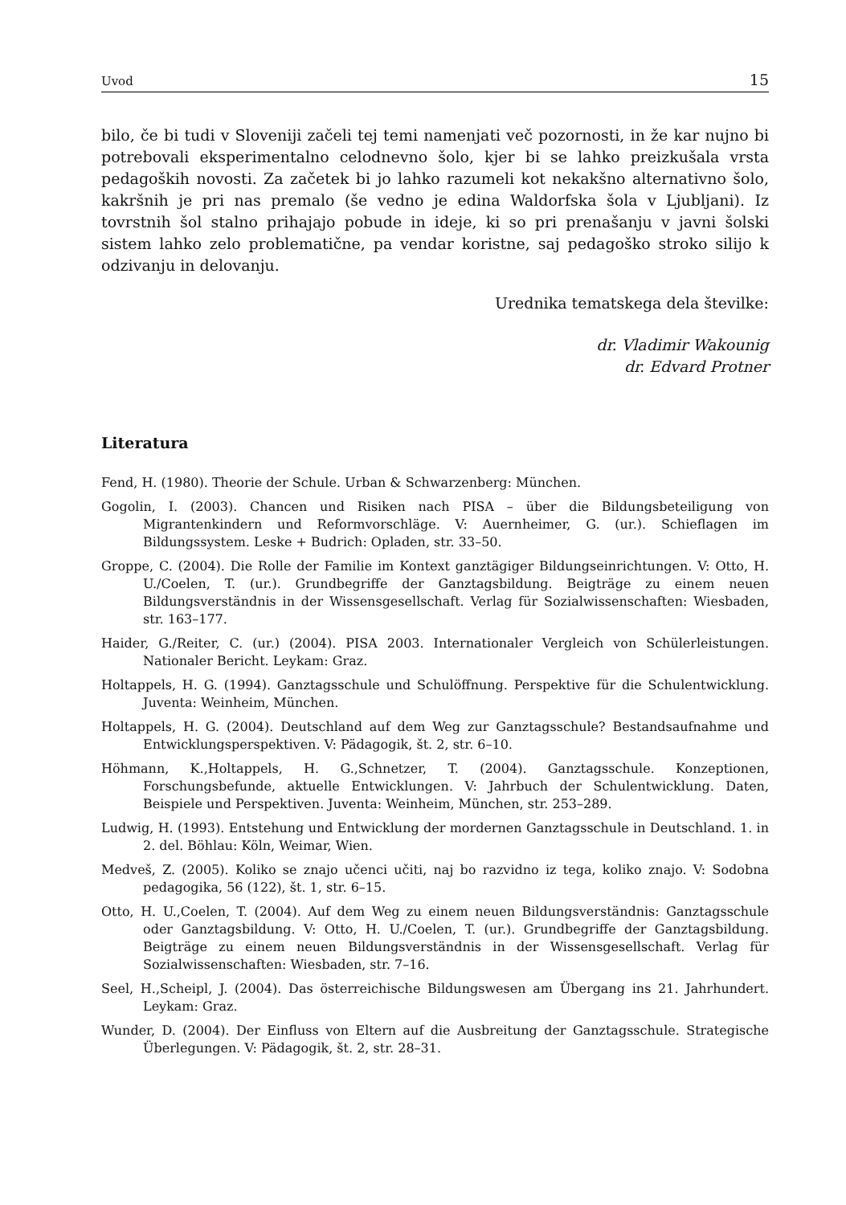Uvod 15
bilo, če bi tudi v Sloveniji začeli tej temi namenjati več pozornosti, in že kar nujno bi potrebovali eksperimentalno celodnevno šolo, kjer bi se lahko preizkušala vrsta pedagoških novosti. Za začetek bi jo lahko razumeli kot nekakšno alternativno šolo, kakršnih je pri nas premalo (še vedno je edina Waldorfska šola v Ljubljani). Iz tovrstnih šol stalno prihajajo pobude in ideje, ki so pri prenašanju v javni šolski sistem lahko zelo problematične, pa vendar koristne, saj pedagoško stroko silijo k odzivanju in delovanju.
Urednika tematskega dela številke:
dr. Vladimir Wakounig
dr. Edvard Protner
Literatura
Fend, H. (1980). Theorie der Schule. Urban & Schwarzenberg: München.
Gogolin, I. (2003). Chancen und Risiken nach PISA – über die Bildungsbeteiligung von Migrantenkindern und Reformvorschläge. V: Auernheimer, G. (ur.). Schieflagen im Bildungssystem. Leske + Budrich: Opladen, str. 33–50.
Groppe, C. (2004). Die Rolle der Familie im Kontext ganztägiger Bildungseinrichtungen. V: Otto, H. U./Coelen, T. (ur.). Grundbegriffe der Ganztagsbildung. Beigträge zu einem neuen Bildungsverständnis in der Wissensgesellschaft. Verlag für Sozialwissenschaften: Wiesbaden, str. 163–177.
Haider, G./Reiter, C. (ur.) (2004). PISA 2003. Internationaler Vergleich von Schülerleistungen. Nationaler Bericht. Leykam: Graz.
Holtappels, H. G. (1994). Ganztagsschule und Schulöffnung. Perspektive für die Schulentwicklung. Juventa: Weinheim, München.
Holtappels, H. G. (2004). Deutschland auf dem Weg zur Ganztagsschule? Bestandsaufnahme und Entwicklungsperspektiven. V: Pädagogik, št. 2, str. 6–10.
Höhmann, K.,Holtappels, H. G.,Schnetzer, T. (2004). Ganztagsschule. Konzeptionen, Forschungsbefunde, aktuelle Entwicklungen. V: Jahrbuch der Schulentwicklung. Daten, Beispiele und Perspektiven. Juventa: Weinheim, München, str. 253–289.
Ludwig, H. (1993). Entstehung und Entwicklung der mordernen Ganztagsschule in Deutschland. 1. in 2. del. Böhlau: Köln, Weimar, Wien.
Medveš, Z. (2005). Koliko se znajo učenci učiti, naj bo razvidno iz tega, koliko znajo. V: Sodobna pedagogika, 56 (122), št. 1, str. 6–15.
Otto, H. U.,Coelen, T. (2004). Auf dem Weg zu einem neuen Bildungsverständnis: Ganztagsschule oder Ganztagsbildung. V: Otto, H. U./Coelen, T. (ur.). Grundbegriffe der Ganztagsbildung. Beigträge zu einem neuen Bildungsverständnis in der Wissensgesellschaft. Verlag für Sozialwissenschaften: Wiesbaden, str. 7–16.
Seel, H.,Scheipl, J. (2004). Das österreichische Bildungswesen am Übergang ins 21. Jahrhundert. Leykam: Graz.
Wunder, D. (2004). Der Einfluss von Eltern auf die Ausbreitung der Ganztagsschule. Strategische Überlegungen. V: Pädagogik, št. 2, str. 28–31.